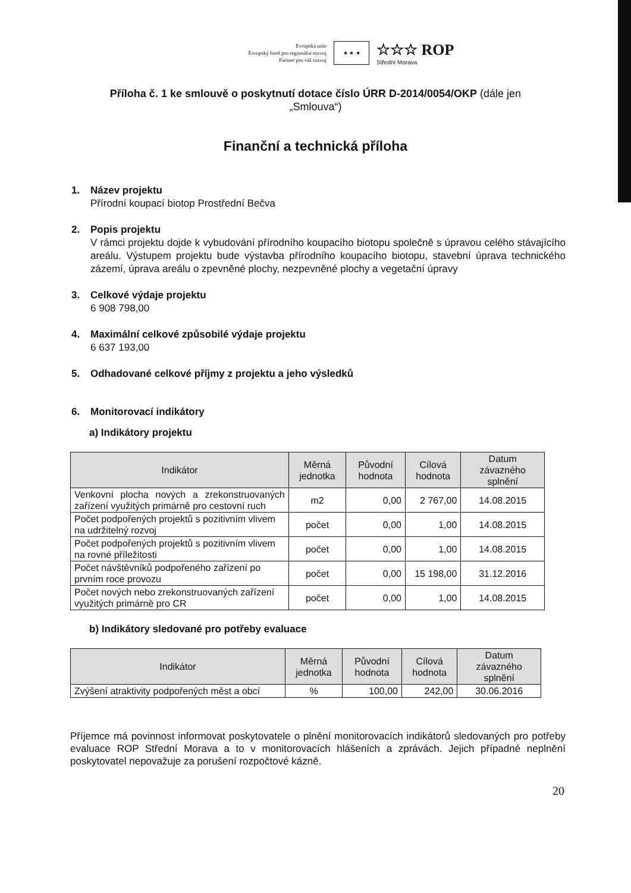Evropská unie
Evropský fond pro regionální rozvoj
Partner pro váš rozvoj
★ ★ ★
☆☆☆ ROP
Střední Morava
Příloha č. 1 ke smlouvě o poskytnutí dotace číslo ÚRR D-2014/0054/OKP (dále jen „Smlouva“)
Finanční a technická příloha
1. Název projektu
Přírodní koupací biotop Prostřední Bečva
2. Popis projektu
V rámci projektu dojde k vybudování přírodního koupacího biotopu společně s úpravou celého stávajícího areálu. Výstupem projektu bude výstavba přírodního koupacího biotopu, stavební úprava technického zázemí, úprava areálu o zpevněné plochy, nezpevněné plochy a vegetační úpravy
3. Celkové výdaje projektu
6 908 798,00
4. Maximální celkové způsobilé výdaje projektu
6 637 193,00
5. Odhadované celkové příjmy z projektu a jeho výsledků
6. Monitorovací indikátory
a) Indikátory projektu
| Indikátor | Měrná jednotka | Původní hodnota | Cílová hodnota | Datum závazného splnění |
| --- | --- | --- | --- | --- |
| Venkovní plocha nových a zrekonstruovaných zařízení využitých primárně pro cestovní ruch | m2 | 0,00 | 2 767,00 | 14.08.2015 |
| Počet podpořených projektů s pozitivním vlivem na udržitelný rozvoj | počet | 0,00 | 1,00 | 14.08.2015 |
| Počet podpořených projektů s pozitivním vlivem na rovné příležitosti | počet | 0,00 | 1,00 | 14.08.2015 |
| Počet návštěvníků podpořeného zařízení po prvním roce provozu | počet | 0,00 | 15 198,00 | 31.12.2016 |
| Počet nových nebo zrekonstruovaných zařízení využitých primárně pro CR | počet | 0,00 | 1,00 | 14.08.2015 |
b) Indikátory sledované pro potřeby evaluace
| Indikátor | Měrná jednotka | Původní hodnota | Cílová hodnota | Datum závazného splnění |
| --- | --- | --- | --- | --- |
| Zvýšení atraktivity podpořených měst a obcí | % | 100,00 | 242,00 | 30.06.2016 |
Příjemce má povinnost informovat poskytovatele o plnění monitorovacích indikátorů sledovaných pro potřeby evaluace ROP Střední Morava a to v monitorovacích hlášeních a zprávách. Jejich případné neplnění poskytovatel nepovažuje za porušení rozpočtové kázně.
20